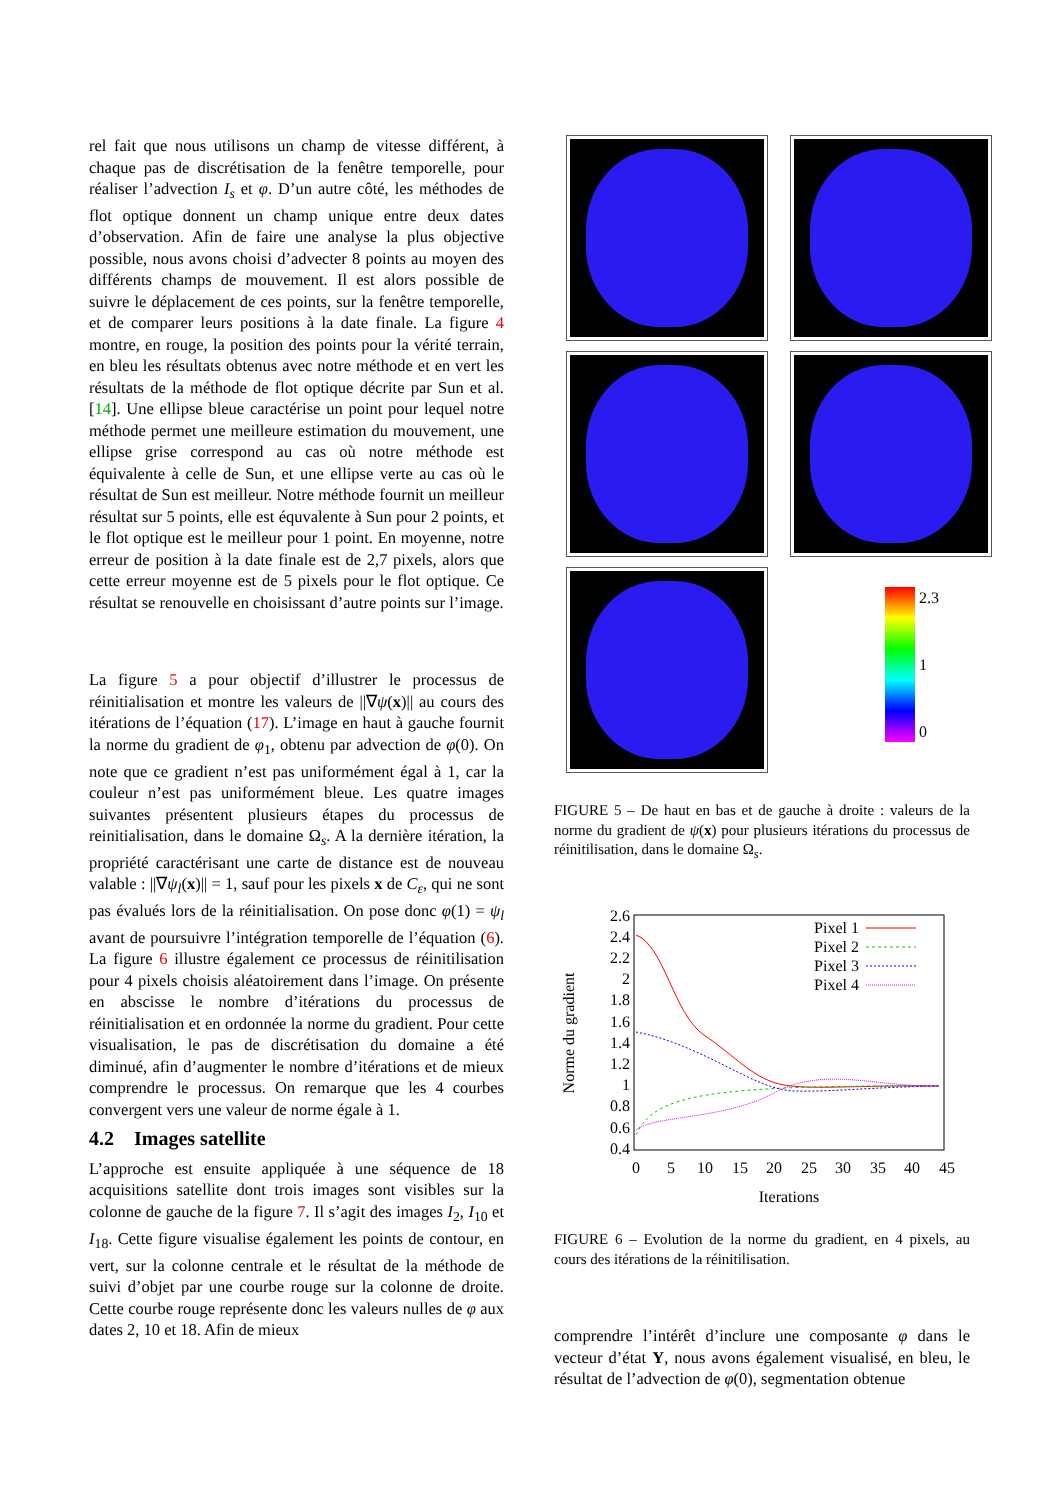rel fait que nous utilisons un champ de vitesse différent, à chaque pas de discrétisation de la fenêtre temporelle, pour réaliser l’advection I<sub>s</sub> et φ. D’un autre côté, les méthodes de flot optique donnent un champ unique entre deux dates d’observation. Afin de faire une analyse la plus objective possible, nous avons choisi d’advecter 8 points au moyen des différents champs de mouvement. Il est alors possible de suivre le déplacement de ces points, sur la fenêtre temporelle, et de comparer leurs positions à la date finale. La figure 4 montre, en rouge, la position des points pour la vérité terrain, en bleu les résultats obtenus avec notre méthode et en vert les résultats de la méthode de flot optique décrite par Sun et al. [14]. Une ellipse bleue caractérise un point pour lequel notre méthode permet une meilleure estimation du mouvement, une ellipse grise correspond au cas où notre méthode est équivalente à celle de Sun, et une ellipse verte au cas où le résultat de Sun est meilleur. Notre méthode fournit un meilleur résultat sur 5 points, elle est équvalente à Sun pour 2 points, et le flot optique est le meilleur pour 1 point. En moyenne, notre erreur de position à la date finale est de 2,7 pixels, alors que cette erreur moyenne est de 5 pixels pour le flot optique. Ce résultat se renouvelle en choisissant d’autre points sur l’image.
La figure 5 a pour objectif d’illustrer le processus de réinitialisation et montre les valeurs de ||∇ψ(x)|| au cours des itérations de l’équation (17). L’image en haut à gauche fournit la norme du gradient de φ<sub>1</sub>, obtenu par advection de φ(0). On note que ce gradient n’est pas uniformément égal à 1, car la couleur n’est pas uniformément bleue. Les quatre images suivantes présentent plusieurs étapes du processus de reinitialisation, dans le domaine Ω<sub>s</sub>. A la dernière itération, la propriété caractérisant une carte de distance est de nouveau valable : ||∇ψ<sub>l</sub>(x)|| = 1, sauf pour les pixels x de C<sub>ε</sub>, qui ne sont pas évalués lors de la réinitialisation. On pose donc φ(1) = ψ<sub>l</sub> avant de poursuivre l’intégration temporelle de l’équation (6). La figure 6 illustre également ce processus de réinitilisation pour 4 pixels choisis aléatoirement dans l’image. On présente en abscisse le nombre d’itérations du processus de réinitialisation et en ordonnée la norme du gradient. Pour cette visualisation, le pas de discrétisation du domaine a été diminué, afin d’augmenter le nombre d’itérations et de mieux comprendre le processus. On remarque que les 4 courbes convergent vers une valeur de norme égale à 1.
4.2 Images satellite
L’approche est ensuite appliquée à une séquence de 18 acquisitions satellite dont trois images sont visibles sur la colonne de gauche de la figure 7. Il s’agit des images I<sub>2</sub>, I<sub>10</sub> et I<sub>18</sub>. Cette figure visualise également les points de contour, en vert, sur la colonne centrale et le résultat de la méthode de suivi d’objet par une courbe rouge sur la colonne de droite. Cette courbe rouge représente donc les valeurs nulles de φ aux dates 2, 10 et 18. Afin de mieux
2.3
1
0
FIGURE 5 – De haut en bas et de gauche à droite : valeurs de la norme du gradient de ψ(x) pour plusieurs itérations du processus de réinitilisation, dans le domaine Ω<sub>s</sub>.
2.6
2.4
2.2
2
1.8
1.6
1.4
1.2
1
0.8
0.6
0.4
0
5
10
15
20
25
30
35
40
45
Iterations
Norme du gradient
Pixel 1
Pixel 2
Pixel 3
Pixel 4
FIGURE 6 – Evolution de la norme du gradient, en 4 pixels, au cours des itérations de la réinitilisation.
comprendre l’intérêt d’inclure une composante φ dans le vecteur d’état Y, nous avons également visualisé, en bleu, le résultat de l’advection de φ(0), segmentation obtenue